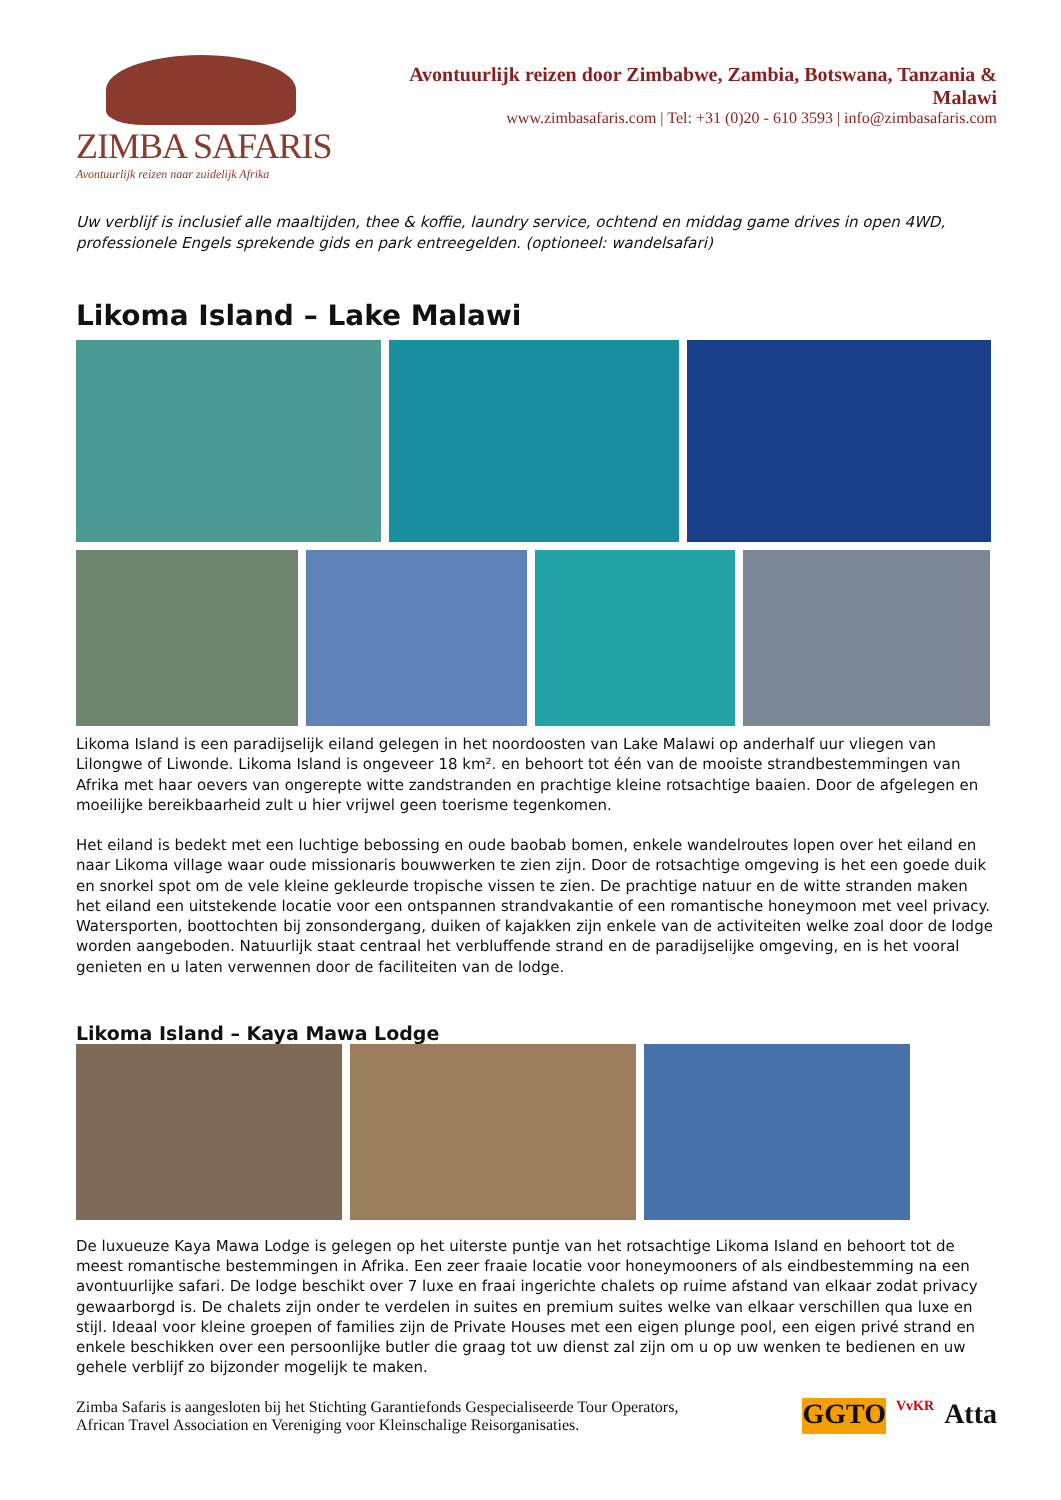ZIMBA SAFARIS
Avontuurlijk reizen naar zuidelijk Afrika
Avontuurlijk reizen door Zimbabwe, Zambia, Botswana, Tanzania & Malawi
www.zimbasafaris.com | Tel: +31 (0)20 - 610 3593 | info@zimbasafaris.com
Uw verblijf is inclusief alle maaltijden, thee & koffie, laundry service, ochtend en middag game drives in open 4WD, professionele Engels sprekende gids en park entreegelden. (optioneel: wandelsafari)
Likoma Island – Lake Malawi
Likoma Island is een paradijselijk eiland gelegen in het noordoosten van Lake Malawi op anderhalf uur vliegen van Lilongwe of Liwonde. Likoma Island is ongeveer 18 km². en behoort tot één van de mooiste strandbestemmingen van Afrika met haar oevers van ongerepte witte zandstranden en prachtige kleine rotsachtige baaien. Door de afgelegen en moeilijke bereikbaarheid zult u hier vrijwel geen toerisme tegenkomen.
Het eiland is bedekt met een luchtige bebossing en oude baobab bomen, enkele wandelroutes lopen over het eiland en naar Likoma village waar oude missionaris bouwwerken te zien zijn. Door de rotsachtige omgeving is het een goede duik en snorkel spot om de vele kleine gekleurde tropische vissen te zien. De prachtige natuur en de witte stranden maken het eiland een uitstekende locatie voor een ontspannen strandvakantie of een romantische honeymoon met veel privacy. Watersporten, boottochten bij zonsondergang, duiken of kajakken zijn enkele van de activiteiten welke zoal door de lodge worden aangeboden. Natuurlijk staat centraal het verbluffende strand en de paradijselijke omgeving, en is het vooral genieten en u laten verwennen door de faciliteiten van de lodge.
Likoma Island – Kaya Mawa Lodge
De luxueuze Kaya Mawa Lodge is gelegen op het uiterste puntje van het rotsachtige Likoma Island en behoort tot de meest romantische bestemmingen in Afrika. Een zeer fraaie locatie voor honeymooners of als eindbestemming na een avontuurlijke safari. De lodge beschikt over 7 luxe en fraai ingerichte chalets op ruime afstand van elkaar zodat privacy gewaarborgd is. De chalets zijn onder te verdelen in suites en premium suites welke van elkaar verschillen qua luxe en stijl. Ideaal voor kleine groepen of families zijn de Private Houses met een eigen plunge pool, een eigen privé strand en enkele beschikken over een persoonlijke butler die graag tot uw dienst zal zijn om u op uw wenken te bedienen en uw gehele verblijf zo bijzonder mogelijk te maken.
Zimba Safaris is aangesloten bij het Stichting Garantiefonds Gespecialiseerde Tour Operators,
African Travel Association en Vereniging voor Kleinschalige Reisorganisaties.
GGTO VvKR Atta